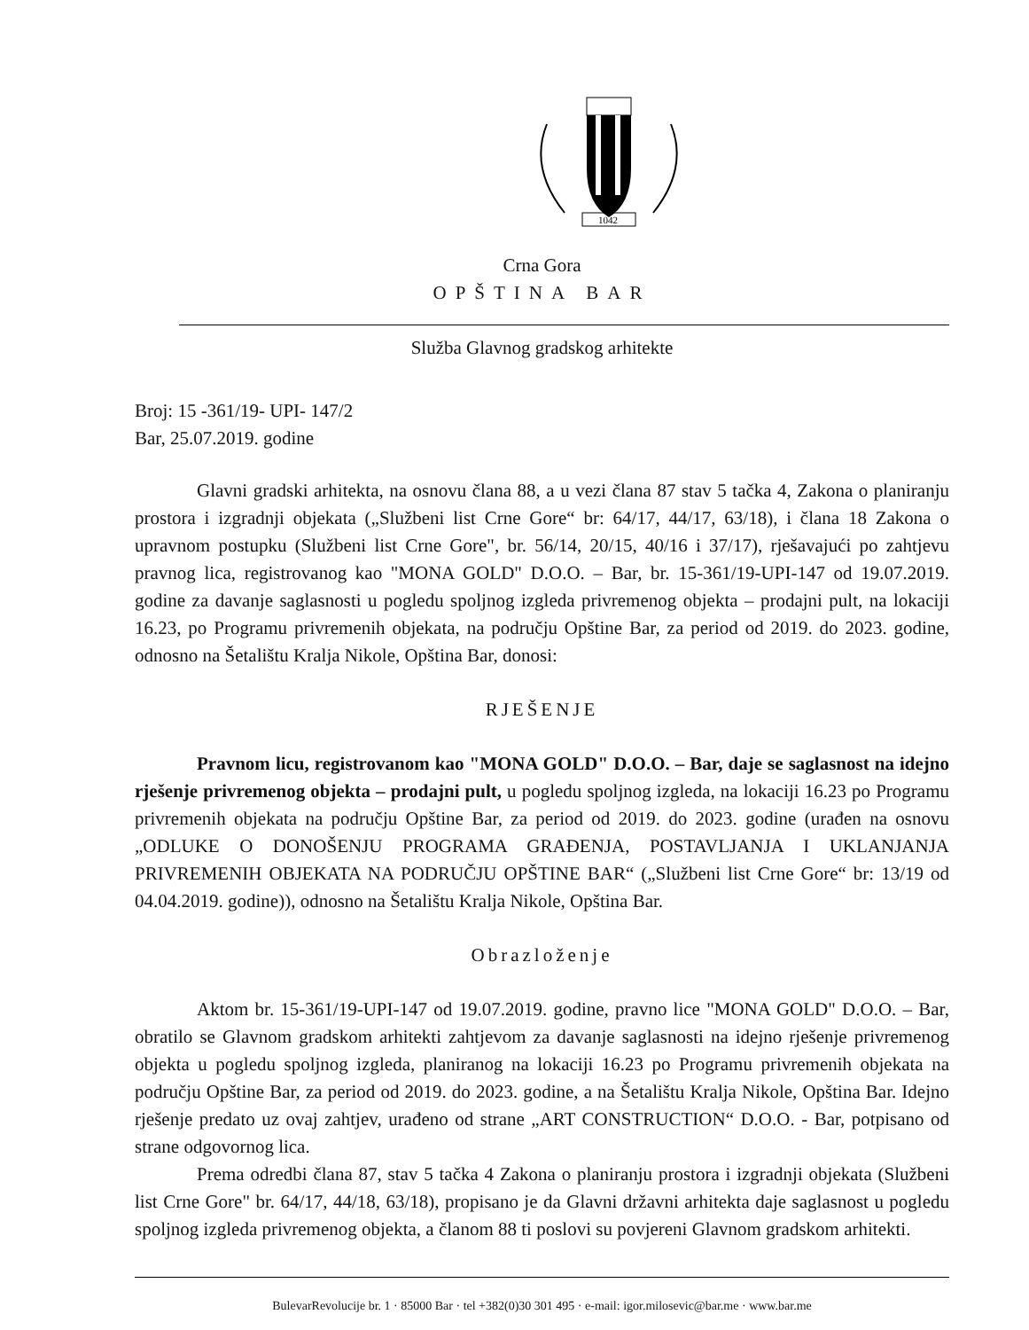1042
Crna Gora
OPŠTINA BAR
Služba Glavnog gradskog arhitekte
Broj: 15 -361/19- UPI- 147/2
Bar, 25.07.2019. godine
Glavni gradski arhitekta, na osnovu člana 88, a u vezi člana 87 stav 5 tačka 4, Zakona o planiranju prostora i izgradnji objekata („Službeni list Crne Gore“ br: 64/17, 44/17, 63/18), i člana 18 Zakona o upravnom postupku (Službeni list Crne Gore", br. 56/14, 20/15, 40/16 i 37/17), rješavajući po zahtjevu pravnog lica, registrovanog kao "MONA GOLD" D.O.O. – Bar, br. 15-361/19-UPI-147 od 19.07.2019. godine za davanje saglasnosti u pogledu spoljnog izgleda privremenog objekta – prodajni pult, na lokaciji 16.23, po Programu privremenih objekata, na području Opštine Bar, za period od 2019. do 2023. godine, odnosno na Šetalištu Kralja Nikole, Opština Bar, donosi:
RJEŠENJE
Pravnom licu, registrovanom kao "MONA GOLD" D.O.O. – Bar, daje se saglasnost na idejno rješenje privremenog objekta – prodajni pult, u pogledu spoljnog izgleda, na lokaciji 16.23 po Programu privremenih objekata na području Opštine Bar, za period od 2019. do 2023. godine (urađen na osnovu „ODLUKE O DONOŠENJU PROGRAMA GRAĐENJA, POSTAVLJANJA I UKLANJANJA PRIVREMENIH OBJEKATA NA PODRUČJU OPŠTINE BAR“ („Službeni list Crne Gore“ br: 13/19 od 04.04.2019. godine)), odnosno na Šetalištu Kralja Nikole, Opština Bar.
Obrazloženje
Aktom br. 15-361/19-UPI-147 od 19.07.2019. godine, pravno lice "MONA GOLD" D.O.O. – Bar, obratilo se Glavnom gradskom arhitekti zahtjevom za davanje saglasnosti na idejno rješenje privremenog objekta u pogledu spoljnog izgleda, planiranog na lokaciji 16.23 po Programu privremenih objekata na području Opštine Bar, za period od 2019. do 2023. godine, a na Šetalištu Kralja Nikole, Opština Bar. Idejno rješenje predato uz ovaj zahtjev, urađeno od strane „ART CONSTRUCTION“ D.O.O. - Bar, potpisano od strane odgovornog lica.
Prema odredbi člana 87, stav 5 tačka 4 Zakona o planiranju prostora i izgradnji objekata (Službeni list Crne Gore" br. 64/17, 44/18, 63/18), propisano je da Glavni državni arhitekta daje saglasnost u pogledu spoljnog izgleda privremenog objekta, a članom 88 ti poslovi su povjereni Glavnom gradskom arhitekti.
BulevarRevolucije br. 1 · 85000 Bar · tel +382(0)30 301 495 · e-mail: igor.milosevic@bar.me · www.bar.me